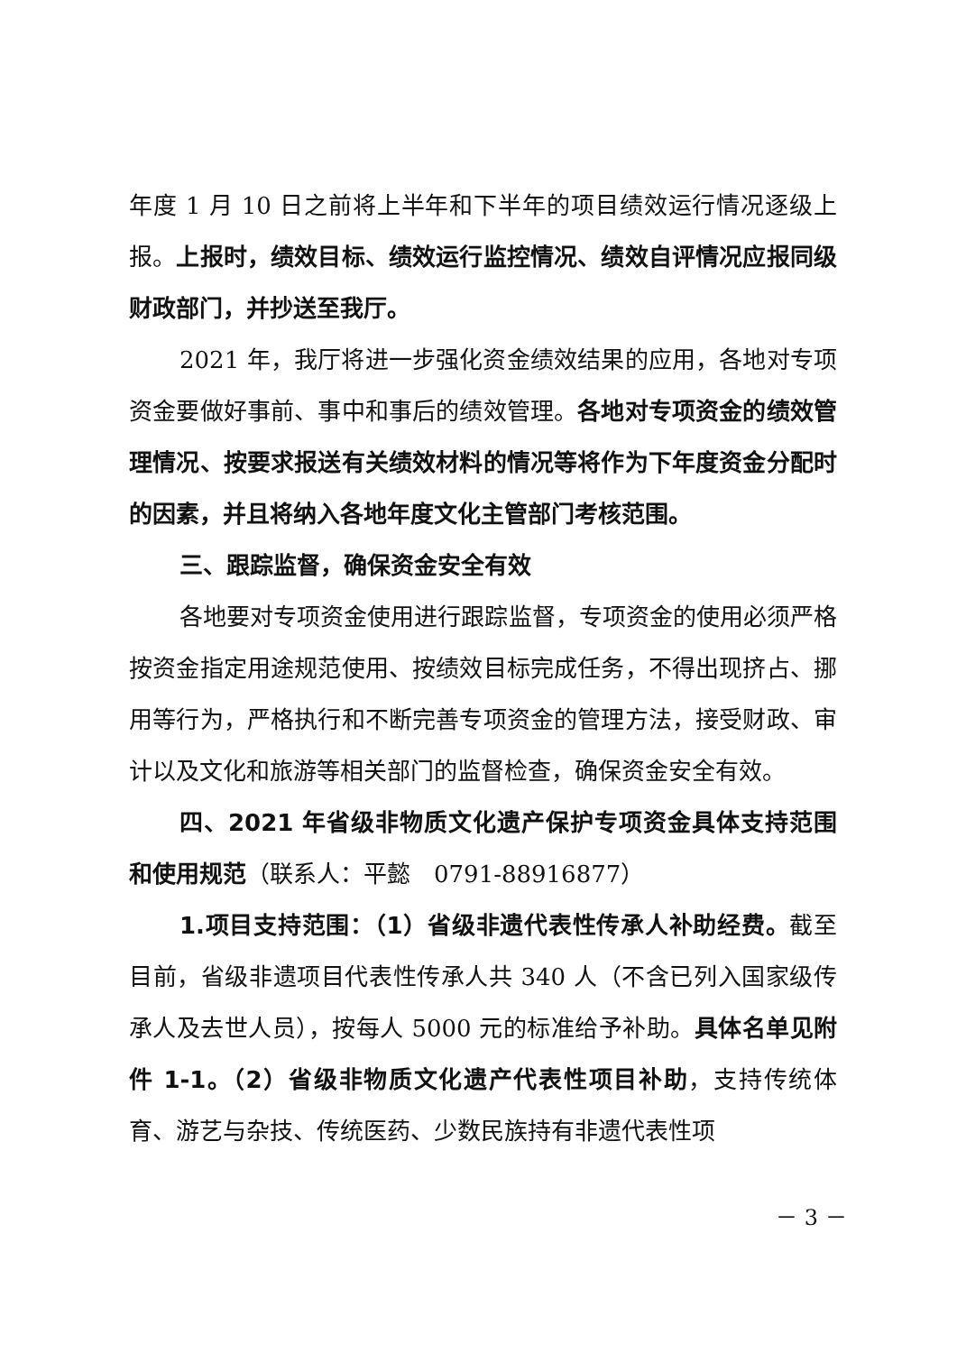年度 1 月 10 日之前将上半年和下半年的项目绩效运行情况逐级上报。上报时，绩效目标、绩效运行监控情况、绩效自评情况应报同级财政部门，并抄送至我厅。
2021 年，我厅将进一步强化资金绩效结果的应用，各地对专项资金要做好事前、事中和事后的绩效管理。各地对专项资金的绩效管理情况、按要求报送有关绩效材料的情况等将作为下年度资金分配时的因素，并且将纳入各地年度文化主管部门考核范围。
三、跟踪监督，确保资金安全有效
各地要对专项资金使用进行跟踪监督，专项资金的使用必须严格按资金指定用途规范使用、按绩效目标完成任务，不得出现挤占、挪用等行为，严格执行和不断完善专项资金的管理方法，接受财政、审计以及文化和旅游等相关部门的监督检查，确保资金安全有效。
四、2021 年省级非物质文化遗产保护专项资金具体支持范围和使用规范（联系人：平懿　0791-88916877）
1.项目支持范围：（1）省级非遗代表性传承人补助经费。截至目前，省级非遗项目代表性传承人共 340 人（不含已列入国家级传承人及去世人员），按每人 5000 元的标准给予补助。具体名单见附件 1-1。（2）省级非物质文化遗产代表性项目补助，支持传统体育、游艺与杂技、传统医药、少数民族持有非遗代表性项
－ 3 －